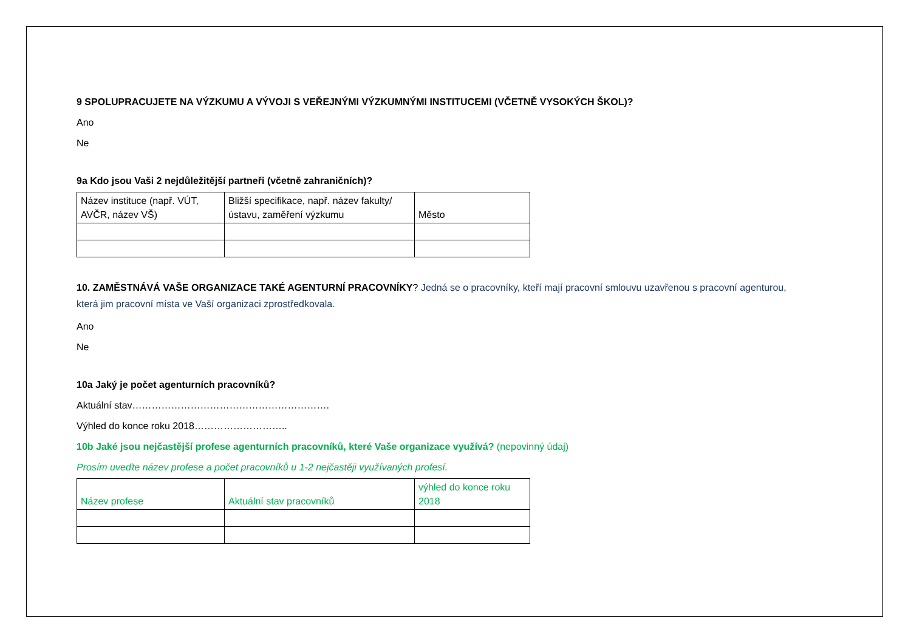9 SPOLUPRACUJETE NA VÝZKUMU A VÝVOJI S VEŘEJNÝMI VÝZKUMNÝMI INSTITUCEMI (VČETNĚ VYSOKÝCH ŠKOL)?
Ano
Ne
9a Kdo jsou Vaši 2 nejdůležitější partneři (včetně zahraničních)?
| Název instituce (např. VÚT, AVČR, název VŠ) | Bližší specifikace, např. název fakulty/ústavu, zaměření výzkumu | Město |
10. ZAMĚSTNÁVÁ VAŠE ORGANIZACE TAKÉ AGENTURNÍ PRACOVNÍKY? Jedná se o pracovníky, kteří mají pracovní smlouvu uzavřenou s pracovní agenturou, která jim pracovní místa ve Vaší organizaci zprostředkovala.
Ano
Ne
10a Jaký je počet agenturních pracovníků?
Aktuální stav…………………………………………………….
Výhled do konce roku 2018………………………..
10b Jaké jsou nejčastější profese agenturních pracovníků, které Vaše organizace využívá? (nepovinný údaj)
Prosím uveďte název profese a počet pracovníků u 1-2 nejčastěji využívaných profesí.
| Název profese | Aktuální stav pracovníků | výhled do konce roku 2018 |